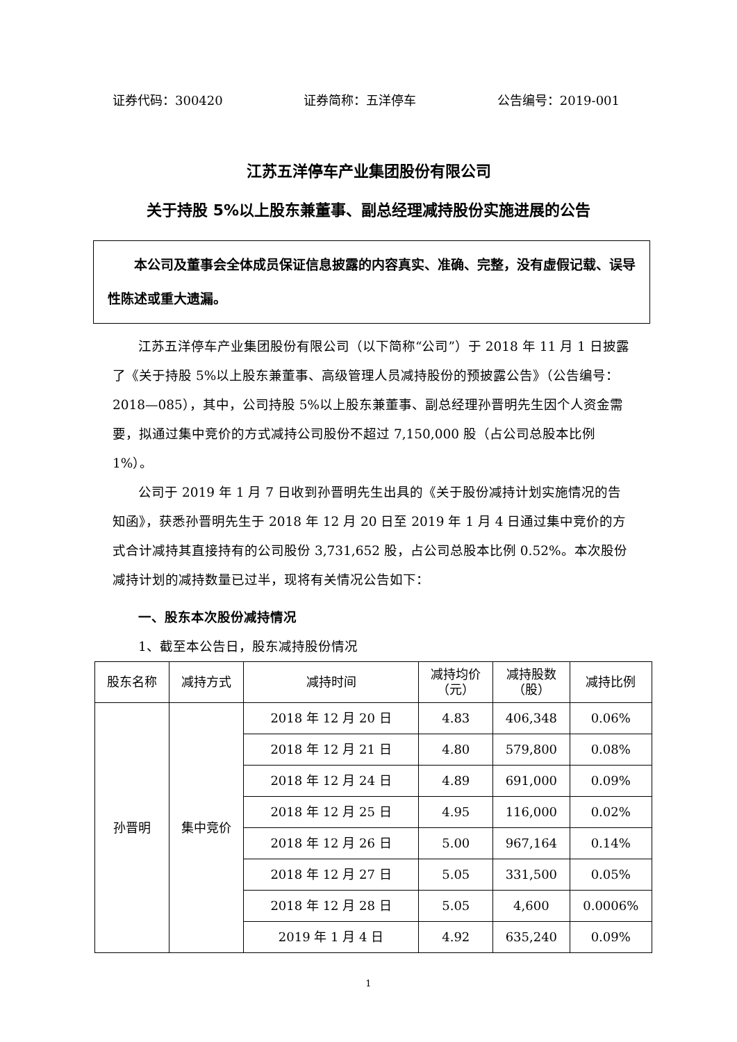证券代码：300420 证券简称：五洋停车 公告编号：2019-001
江苏五洋停车产业集团股份有限公司
关于持股 5%以上股东兼董事、副总经理减持股份实施进展的公告
本公司及董事会全体成员保证信息披露的内容真实、准确、完整，没有虚假记载、误导性陈述或重大遗漏。
江苏五洋停车产业集团股份有限公司（以下简称“公司”）于 2018 年 11 月 1 日披露了《关于持股 5%以上股东兼董事、高级管理人员减持股份的预披露公告》（公告编号：2018—085），其中，公司持股 5%以上股东兼董事、副总经理孙晋明先生因个人资金需要，拟通过集中竞价的方式减持公司股份不超过 7,150,000 股（占公司总股本比例 1%）。
公司于 2019 年 1 月 7 日收到孙晋明先生出具的《关于股份减持计划实施情况的告知函》，获悉孙晋明先生于 2018 年 12 月 20 日至 2019 年 1 月 4 日通过集中竞价的方式合计减持其直接持有的公司股份 3,731,652 股，占公司总股本比例 0.52%。本次股份减持计划的减持数量已过半，现将有关情况公告如下：
一、股东本次股份减持情况
1、截至本公告日，股东减持股份情况
| 股东名称 | 减持方式 | 减持时间 | 减持均价 （元） | 减持股数 （股） | 减持比例 |
| --- | --- | --- | --- | --- | --- |
| 孙晋明 | 集中竞价 | 2018 年 12 月 20 日 | 4.83 | 406,348 | 0.06% |
| | | 2018 年 12 月 21 日 | 4.80 | 579,800 | 0.08% |
| | | 2018 年 12 月 24 日 | 4.89 | 691,000 | 0.09% |
| | | 2018 年 12 月 25 日 | 4.95 | 116,000 | 0.02% |
| | | 2018 年 12 月 26 日 | 5.00 | 967,164 | 0.14% |
| | | 2018 年 12 月 27 日 | 5.05 | 331,500 | 0.05% |
| | | 2018 年 12 月 28 日 | 5.05 | 4,600 | 0.0006% |
| | | 2019 年 1 月 4 日 | 4.92 | 635,240 | 0.09% |
1